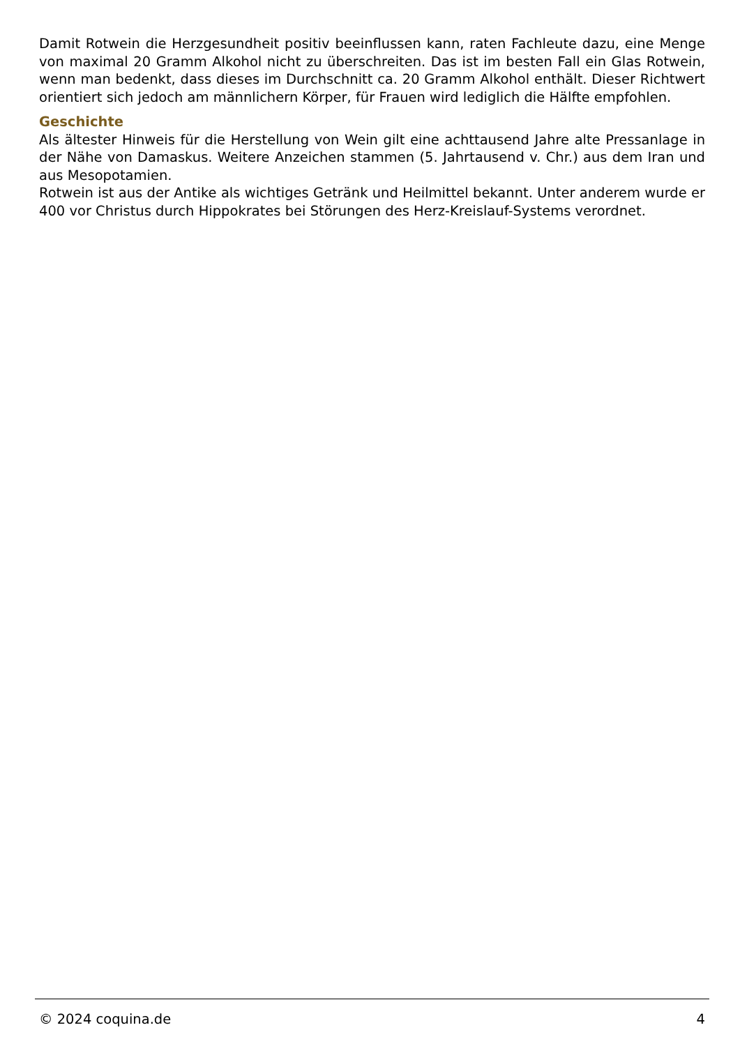Damit Rotwein die Herzgesundheit positiv beeinflussen kann, raten Fachleute dazu, eine Menge von maximal 20 Gramm Alkohol nicht zu überschreiten. Das ist im besten Fall ein Glas Rotwein, wenn man bedenkt, dass dieses im Durchschnitt ca. 20 Gramm Alkohol enthält. Dieser Richtwert orientiert sich jedoch am männlichern Körper, für Frauen wird lediglich die Hälfte empfohlen.
Geschichte
Als ältester Hinweis für die Herstellung von Wein gilt eine achttausend Jahre alte Pressanlage in der Nähe von Damaskus. Weitere Anzeichen stammen (5. Jahrtausend v. Chr.) aus dem Iran und aus Mesopotamien.
Rotwein ist aus der Antike als wichtiges Getränk und Heilmittel bekannt. Unter anderem wurde er 400 vor Christus durch Hippokrates bei Störungen des Herz-Kreislauf-Systems verordnet.
© 2024 coquina.de 4